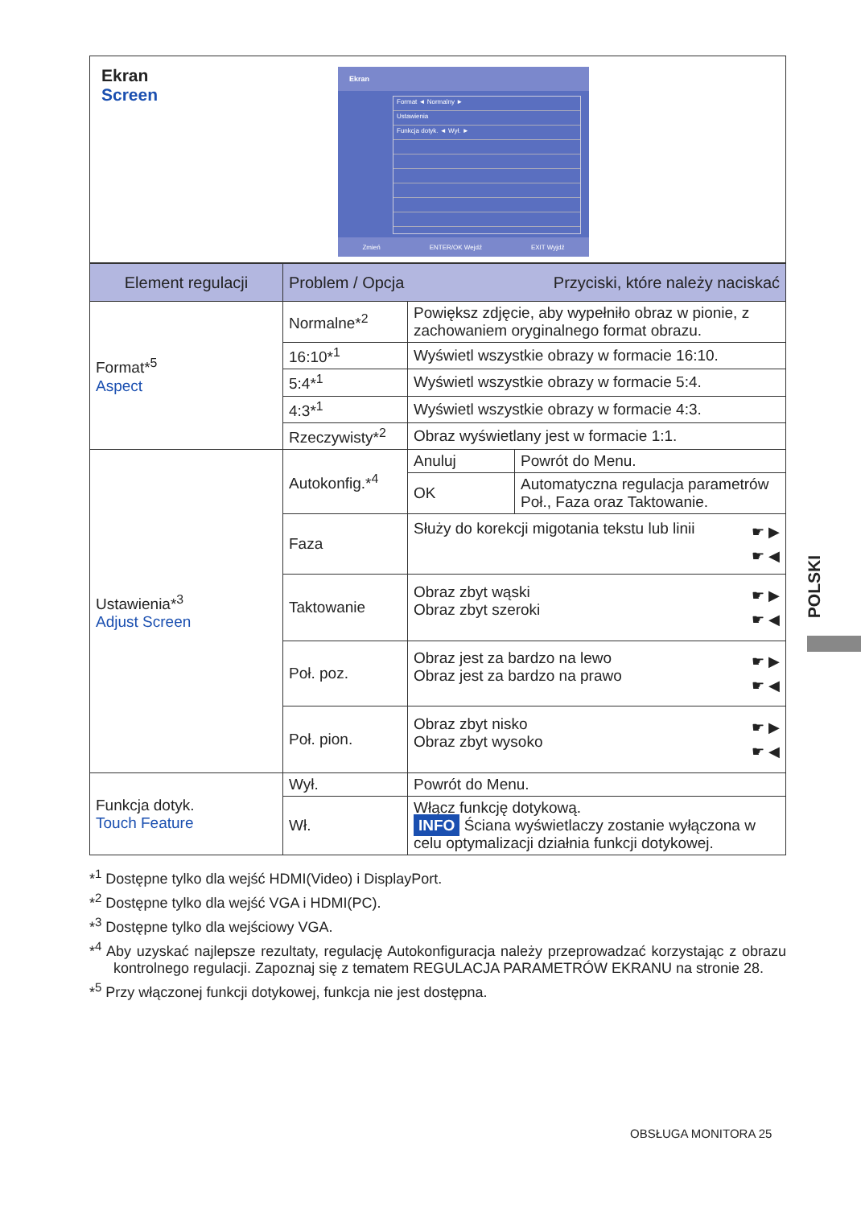Ekran
Screen
Ekran
Format ◄ Normalny ►
Ustawienia
Funkcja dotyk. ◄ Wył. ►
Zmień ENTER/OK Wejdź EXIT Wyjdź
| Element regulacji | Problem / Opcja Przyciski, które należy naciskać | | |
| --- | --- | --- | --- |
| Format*<sup>5</sup> Aspect | Normalne*<sup>2</sup> | Powiększ zdjęcie, aby wypełniło obraz w pionie, z zachowaniem oryginalnego format obrazu. | |
| | 16:10*<sup>1</sup> | Wyświetl wszystkie obrazy w formacie 16:10. | |
| | 5:4*<sup>1</sup> | Wyświetl wszystkie obrazy w formacie 5:4. | |
| | 4:3*<sup>1</sup> | Wyświetl wszystkie obrazy w formacie 4:3. | |
| | Rzeczywisty*<sup>2</sup> | Obraz wyświetlany jest w formacie 1:1. | |
| Ustawienia*<sup>3</sup> Adjust Screen | Autokonfig.*<sup>4</sup> | Anuluj | Powrót do Menu. |
| | | OK | Automatyczna regulacja parametrów Poł., Faza oraz Taktowanie. |
| | Faza | Służy do korekcji migotania tekstu lub linii ☛ ▶ ☛ ◀ | |
| | Taktowanie | ☛ ▶ ☛ ◀ Obraz zbyt wąski Obraz zbyt szeroki | |
| | Poł. poz. | ☛ ▶ ☛ ◀ Obraz jest za bardzo na lewo Obraz jest za bardzo na prawo | |
| | Poł. pion. | ☛ ▶ ☛ ◀ Obraz zbyt nisko Obraz zbyt wysoko | |
| Funkcja dotyk. Touch Feature | Wył. | Powrót do Menu. | |
| | Wł. | Włącz funkcję dotykową. INFO Ściana wyświetlaczy zostanie wyłączona w celu optymalizacji działnia funkcji dotykowej. | |
*<sup>1</sup> Dostępne tylko dla wejść HDMI(Video) i DisplayPort.
*<sup>2</sup> Dostępne tylko dla wejść VGA i HDMI(PC).
*<sup>3</sup> Dostępne tylko dla wejściowy VGA.
*<sup>4</sup> Aby uzyskać najlepsze rezultaty, regulację Autokonfiguracja należy przeprowadzać korzystając z obrazu kontrolnego regulacji. Zapoznaj się z tematem REGULACJA PARAMETRÓW EKRANU na stronie 28.
*<sup>5</sup> Przy włączonej funkcji dotykowej, funkcja nie jest dostępna.
POLSKI
OBSŁUGA MONITORA 25